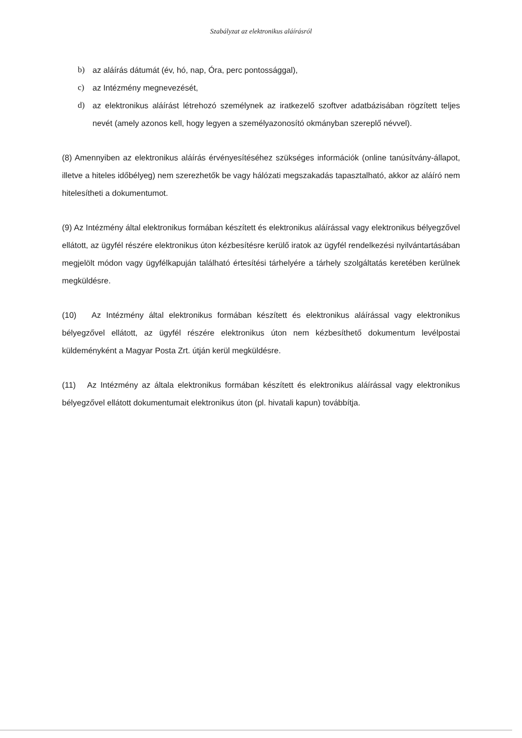Szabályzat az elektronikus aláírásról
b) az aláírás dátumát (év, hó, nap, Óra, perc pontossággal),
c) az Intézmény megnevezését,
d) az elektronikus aláírást létrehozó személynek az iratkezelő szoftver adatbázisában rögzített teljes nevét (amely azonos kell, hogy legyen a személyazonosító okmányban szereplő névvel).
(8) Amennyiben az elektronikus aláírás érvényesítéséhez szükséges információk (online tanúsítvány-állapot, illetve a hiteles időbélyeg) nem szerezhetők be vagy hálózati megszakadás tapasztalható, akkor az aláíró nem hitelesítheti a dokumentumot.
(9) Az Intézmény által elektronikus formában készített és elektronikus aláírással vagy elektronikus bélyegzővel ellátott, az ügyfél részére elektronikus úton kézbesítésre kerülő iratok az ügyfél rendelkezési nyilvántartásában megjelölt módon vagy ügyfélkapuján található értesítési tárhelyére a tárhely szolgáltatás keretében kerülnek megküldésre.
(10) Az Intézmény által elektronikus formában készített és elektronikus aláírással vagy elektronikus bélyegzővel ellátott, az ügyfél részére elektronikus úton nem kézbesíthető dokumentum levélpostai küldeményként a Magyar Posta Zrt. útján kerül megküldésre.
(11) Az Intézmény az általa elektronikus formában készített és elektronikus aláírással vagy elektronikus bélyegzővel ellátott dokumentumait elektronikus úton (pl. hivatali kapun) továbbítja.